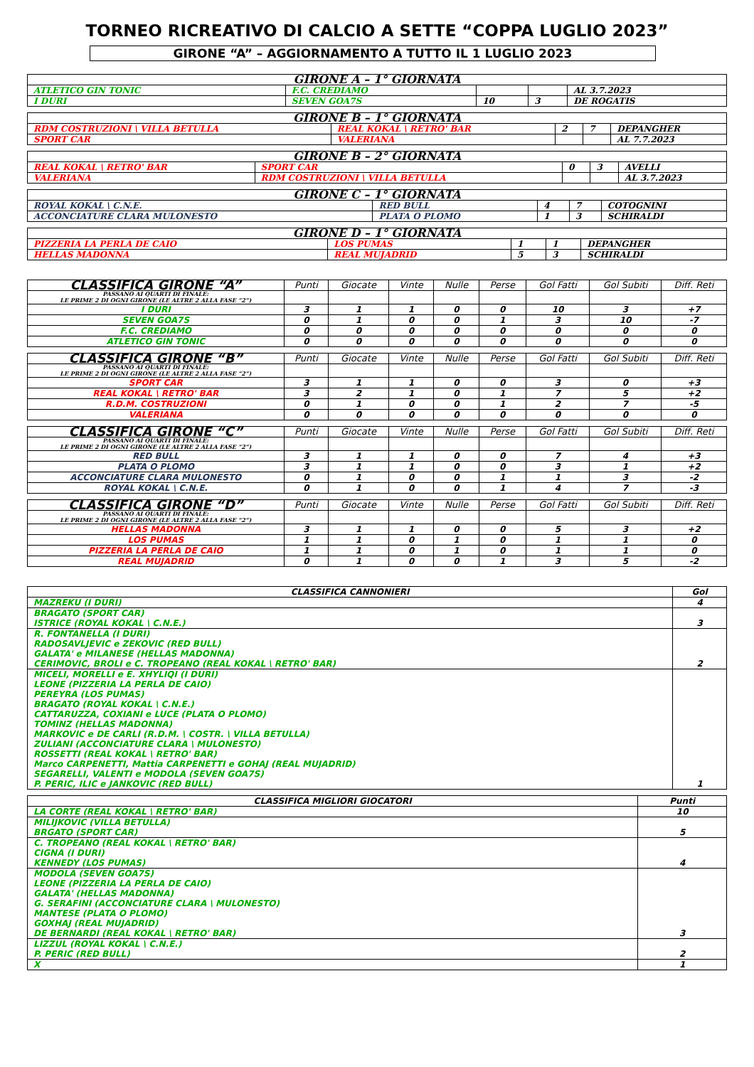TORNEO RICREATIVO DI CALCIO A SETTE “COPPA LUGLIO 2023”
GIRONE “A” – AGGIORNAMENTO A TUTTO IL 1 LUGLIO 2023
| GIRONE A – 1° GIORNATA | | | | |
| --- | --- | --- | --- | --- |
| ATLETICO GIN TONIC | F.C. CREDIAMO | | | AL 3.7.2023 |
| I DURI | SEVEN GOA7S | 10 | 3 | DE ROGATIS |
| GIRONE B – 1° GIORNATA | | | | |
| --- | --- | --- | --- | --- |
| RDM COSTRUZIONI \ VILLA BETULLA | REAL KOKAL \ RETRO' BAR | 2 | 7 | DEPANGHER |
| SPORT CAR | VALERIANA | | | AL 7.7.2023 |
| GIRONE B – 2° GIORNATA | | | | |
| --- | --- | --- | --- | --- |
| REAL KOKAL \ RETRO' BAR | SPORT CAR | 0 | 3 | AVELLI |
| VALERIANA | RDM COSTRUZIONI \ VILLA BETULLA | | | AL 3.7.2023 |
| GIRONE C – 1° GIORNATA | | | | |
| --- | --- | --- | --- | --- |
| ROYAL KOKAL \ C.N.E. | RED BULL | 4 | 7 | COTOGNINI |
| ACCONCIATURE CLARA MULONESTO | PLATA O PLOMO | 1 | 3 | SCHIRALDI |
| GIRONE D – 1° GIORNATA | | | | |
| --- | --- | --- | --- | --- |
| PIZZERIA LA PERLA DE CAIO | LOS PUMAS | 1 | 1 | DEPANGHER |
| HELLAS MADONNA | REAL MUJADRID | 5 | 3 | SCHIRALDI |
| CLASSIFICA GIRONE “A” | Punti | Giocate | Vinte | Nulle | Perse | Gol Fatti | Gol Subiti | Diff. Reti |
| --- | --- | --- | --- | --- | --- | --- | --- | --- |
| PASSANO AI QUARTI DI FINALE: LE PRIME 2 DI OGNI GIRONE (LE ALTRE 2 ALLA FASE “2”) | | | | | | | | |
| I DURI | 3 | 1 | 1 | 0 | 0 | 10 | 3 | +7 |
| SEVEN GOA7S | 0 | 1 | 0 | 0 | 1 | 3 | 10 | -7 |
| F.C. CREDIAMO | 0 | 0 | 0 | 0 | 0 | 0 | 0 | 0 |
| ATLETICO GIN TONIC | 0 | 0 | 0 | 0 | 0 | 0 | 0 | 0 |
| CLASSIFICA GIRONE “B” | Punti | Giocate | Vinte | Nulle | Perse | Gol Fatti | Gol Subiti | Diff. Reti |
| --- | --- | --- | --- | --- | --- | --- | --- | --- |
| PASSANO AI QUARTI DI FINALE: LE PRIME 2 DI OGNI GIRONE (LE ALTRE 2 ALLA FASE “2”) | | | | | | | | |
| SPORT CAR | 3 | 1 | 1 | 0 | 0 | 3 | 0 | +3 |
| REAL KOKAL \ RETRO' BAR | 3 | 2 | 1 | 0 | 1 | 7 | 5 | +2 |
| R.D.M. COSTRUZIONI | 0 | 1 | 0 | 0 | 1 | 2 | 7 | -5 |
| VALERIANA | 0 | 0 | 0 | 0 | 0 | 0 | 0 | 0 |
| CLASSIFICA GIRONE “C” | Punti | Giocate | Vinte | Nulle | Perse | Gol Fatti | Gol Subiti | Diff. Reti |
| --- | --- | --- | --- | --- | --- | --- | --- | --- |
| PASSANO AI QUARTI DI FINALE: LE PRIME 2 DI OGNI GIRONE (LE ALTRE 2 ALLA FASE “2”) | | | | | | | | |
| RED BULL | 3 | 1 | 1 | 0 | 0 | 7 | 4 | +3 |
| PLATA O PLOMO | 3 | 1 | 1 | 0 | 0 | 3 | 1 | +2 |
| ACCONCIATURE CLARA MULONESTO | 0 | 1 | 0 | 0 | 1 | 1 | 3 | -2 |
| ROYAL KOKAL \ C.N.E. | 0 | 1 | 0 | 0 | 1 | 4 | 7 | -3 |
| CLASSIFICA GIRONE “D” | Punti | Giocate | Vinte | Nulle | Perse | Gol Fatti | Gol Subiti | Diff. Reti |
| --- | --- | --- | --- | --- | --- | --- | --- | --- |
| PASSANO AI QUARTI DI FINALE: LE PRIME 2 DI OGNI GIRONE (LE ALTRE 2 ALLA FASE “2”) | | | | | | | | |
| HELLAS MADONNA | 3 | 1 | 1 | 0 | 0 | 5 | 3 | +2 |
| LOS PUMAS | 1 | 1 | 0 | 1 | 0 | 1 | 1 | 0 |
| PIZZERIA LA PERLA DE CAIO | 1 | 1 | 0 | 1 | 0 | 1 | 1 | 0 |
| REAL MUJADRID | 0 | 1 | 0 | 0 | 1 | 3 | 5 | -2 |
| CLASSIFICA CANNONIERI | Gol |
| --- | --- |
| MAZREKU (I DURI) | 4 |
| BRAGATO (SPORT CAR) ISTRICE (ROYAL KOKAL \ C.N.E.) | 3 |
| R. FONTANELLA (I DURI) RADOSAVLJEVIC e ZEKOVIC (RED BULL) GALATA' e MILANESE (HELLAS MADONNA) CERIMOVIC, BROLI e C. TROPEANO (REAL KOKAL \ RETRO' BAR) | 2 |
| MICELI, MORELLI e E. XHYLIQI (I DURI) LEONE (PIZZERIA LA PERLA DE CAIO) PEREYRA (LOS PUMAS) BRAGATO (ROYAL KOKAL \ C.N.E.) CATTARUZZA, COXIANI e LUCE (PLATA O PLOMO) TOMINZ (HELLAS MADONNA) MARKOVIC e DE CARLI (R.D.M. \ COSTR. \ VILLA BETULLA) ZULIANI (ACCONCIATURE CLARA \ MULONESTO) ROSSETTI (REAL KOKAL \ RETRO' BAR) Marco CARPENETTI, Mattia CARPENETTI e GOHAJ (REAL MUJADRID) SEGARELLI, VALENTI e MODOLA (SEVEN GOA7S) P. PERIC, ILIC e JANKOVIC (RED BULL) | 1 |
| CLASSIFICA MIGLIORI GIOCATORI | Punti |
| --- | --- |
| LA CORTE (REAL KOKAL \ RETRO' BAR) | 10 |
| MILIJKOVIC (VILLA BETULLA) BRGATO (SPORT CAR) | 5 |
| C. TROPEANO (REAL KOKAL \ RETRO' BAR) CIGNA (I DURI) KENNEDY (LOS PUMAS) | 4 |
| MODOLA (SEVEN GOA7S) LEONE (PIZZERIA LA PERLA DE CAIO) GALATA' (HELLAS MADONNA) G. SERAFINI (ACCONCIATURE CLARA \ MULONESTO) MANTESE (PLATA O PLOMO) GOXHAJ (REAL MUJADRID) DE BERNARDI (REAL KOKAL \ RETRO' BAR) | 3 |
| LIZZUL (ROYAL KOKAL \ C.N.E.) P. PERIC (RED BULL) | 2 |
| X | 1 |